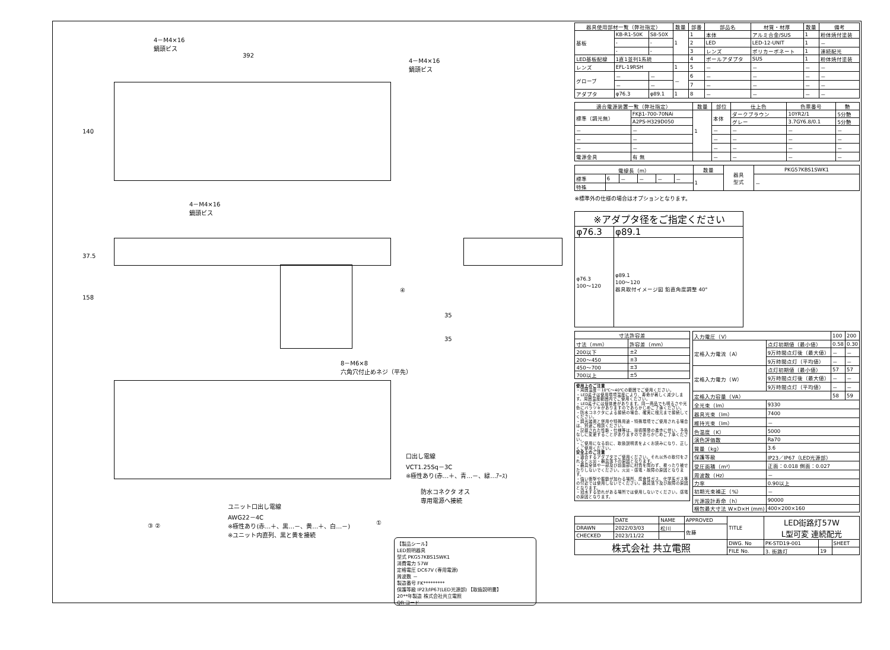4－M4×16
鍋頭ビス
392
4－M4×16
鍋頭ビス
140
4－M4×16
鍋頭ビス
37.5
158
④
35
35
8－M6×8
六角穴付止めネジ（平先）
口出し電線
VCT1.25Sq－3C
※極性あり(赤…＋、青…－、緑…ｱｰｽ)
防水コネクタ オス
専用電源へ接続
ユニット口出し電線
AWG22－4C
※極性あり(赤…＋、黒…－、黄…＋、白…－)
※ユニット内直列、黒と黄を接続
③ ② ①
【製品シール】
LED照明器具
型式 PKG57KBS1SWK1
消費電力 57W
定格電圧 DC67V (専用電源)
周波数 －
製造番号 FK*********
保護等級 IP23/IP67(LED光源部) 【取扱説明書】
20**年製造 株式会社共立電照
QR コード
| 器具使用部材一覧（弊社指定） | | | 数量 | 部番 | 部品名 | 材質・材厚 | 数量 | 備考 |
| --- | --- | --- | --- | --- | --- | --- | --- | --- |
| 基板 | KB-R1-50K | S8-50X | 1 | 1 | 本体 | アルミ合金/SUS | 1 | 粉体焼付塗装 |
| | - | - | | 2 | LED | LED-12-UNIT | 1 | － |
| | - | - | | 3 | レンズ | ポリカーボネート | 1 | 連続配光 |
| LED基板配線 | 1直1並列1系統 | | | 4 | ポールアダプタ | SUS | 1 | 粉体焼付塗装 |
| レンズ | EFL-19RSH | | 1 | 5 | － | － | － | － |
| グローブ | － | － | － | 6 | － | － | － | － |
| | － | － | | 7 | － | － | － | － |
| アダプタ | φ76.3 | φ89.1 | 1 | 8 | － | － | － | － |
| 適合電源装置一覧（弊社指定） | | 数量 | 部位 | 仕上色 | 色票番号 | 艶 |
| --- | --- | --- | --- | --- | --- | --- |
| 標準（調光無） | FKβ1-700-70NAi | 1 | 本体 | ダークブラウン | 10YR2/1 | 5分艶 |
| | A2PS-H329D050 | | | グレー | 3.7GY6.8/0.1 | 5分艶 |
| － | － | | － | － | － | － |
| － | － | | － | － | － | － |
| － | － | | － | － | － | － |
| 電源金具 | 有 無 | | － | － | － | － |
| 電線長（m） | | | | | | 数量 | 器具 型式 | PKG57KBS1SWK1 |
| --- | --- | --- | --- | --- | --- | --- | --- | --- |
| 標準 | 6 | － | － | － | － | 1 | | － |
| 特殊 | | | | | | | | |
※標準外の仕様の場合はオプションとなります。
| ※アダプタ径をご指定ください | |
| --- | --- |
| φ76.3 | φ89.1 |
| φ76.3 100～120 | φ89.1 100～120 器具取付イメージ図 鉛直角度調整 40° |
| 寸法許容差 | |
| --- | --- |
| 寸法（mm） | 許容差（mm） |
| 200以下 | ±2 |
| 200～450 | ±3 |
| 450～700 | ±3 |
| 700以上 | ±5 |
使用上のご注意
・周囲温度－10℃～40℃の範囲でご使用ください。
・LED素子は使用環境温度により、寿命が著しく減少します。周囲温度範囲内でご使用ください。
・LED素子には個体差があります。同一商品でも明るさや光色にバラツキがありますのであらかじめご了承ください。
・防水コネクタによる接続の場合、確実に根元まで接続してください。
・調光装置と併用や特殊用途・特殊環境でご使用される場合は、別途ご相談ください。
・記載された性能・仕様等は、技術開発の進歩に伴い、予告なしに変更することがありますのであらかじめご了承ください。
・ご使用になる前に、取扱説明書をよくお読みになり、正しくご使用ください。
安全上のご注意
・適合するアダプタでご使用ください。それ以外の取付をされると火災・器具落下の原因となります。
・器具全体や一部及び前面部に材質を問わず、覆ったり被せたりしないでください。火災・感電・故障の原因となります。
・強い衝撃や振動が加わる場所、腐食性ガス、化学系ガス等の付近では使用しないでください。器具落下及び故障の原因となります。
・冠水する恐れがある場所では使用しないでください。感電の原因となります。
| 入力電圧（V） | | 100 | 200 |
| 定格入力電流（A） | 点灯初期値（最小値） | 0.58 | 0.30 |
| | 9万時間点灯後（最大値） | － | － |
| | 9万時間点灯（平均値） | － | － |
| 定格入力電力（W） | 点灯初期値（最小値） | 57 | 57 |
| | 9万時間点灯後（最大値） | － | － |
| | 9万時間点灯（平均値） | － | － |
| 定格入力容量（VA） | | 58 | 59 |
| 全光束（lm） | 9330 | | |
| 器具光束（lm） | 7400 | | |
| 維持光束（lm） | － | | |
| 色温度（K） | 5000 | | |
| 演色評価数 | Ra70 | | |
| 質量（kg） | 3.6 | | |
| 保護等級 | IP23／IP67（LED光源部） | | |
| 受圧面積（m²） | 正面：0.018 側面：0.027 | | |
| 周波数（Hz） | － | | |
| 力率 | 0.90以上 | | |
| 初期光束補正（%） | － | | |
| 光源設計寿命（h） | 90000 | | |
| 梱包最大寸法 W×D×H (mm) | 400×200×160 | | |
| | DATE | NAME | APPROVED | TITLE | LED街路灯57W L型可変 連続配光 | | |
| DRAWN | 2022/03/03 | 松川 | 佐藤 | | | | |
| CHECKED | 2023/11/22 | | | | | | |
| 株式会社 共立電照 | | | | DWG. No | PK-STD19-001 | | SHEET |
| | | | | FILE No. | 3. 街路灯 | 19 | |